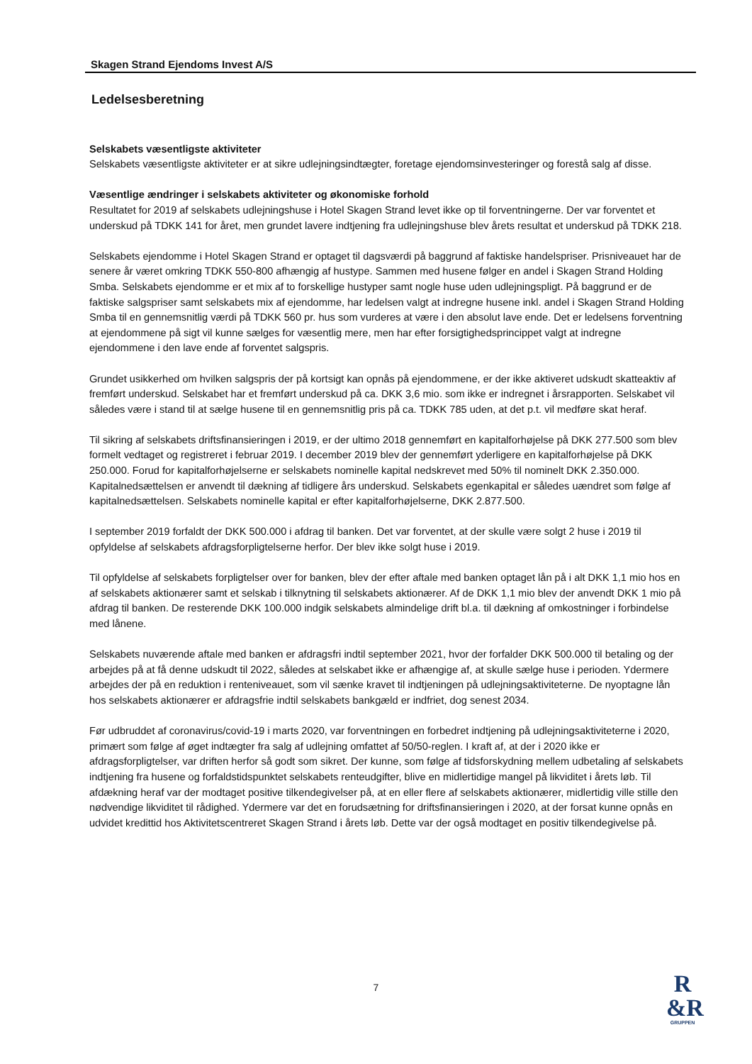Skagen Strand Ejendoms Invest A/S
Ledelsesberetning
Selskabets væsentligste aktiviteter
Selskabets væsentligste aktiviteter er at sikre udlejningsindtægter, foretage ejendomsinvesteringer og forestå salg af disse.
Væsentlige ændringer i selskabets aktiviteter og økonomiske forhold
Resultatet for 2019 af selskabets udlejningshuse i Hotel Skagen Strand levet ikke op til forventningerne. Der var forventet et underskud på TDKK 141 for året, men grundet lavere indtjening fra udlejningshuse blev årets resultat et underskud på TDKK 218.
Selskabets ejendomme i Hotel Skagen Strand er optaget til dagsværdi på baggrund af faktiske handelspriser. Prisniveauet har de senere år været omkring TDKK 550-800 afhængig af hustype. Sammen med husene følger en andel i Skagen Strand Holding Smba. Selskabets ejendomme er et mix af to forskellige hustyper samt nogle huse uden udlejningspligt. På baggrund er de faktiske salgspriser samt selskabets mix af ejendomme, har ledelsen valgt at indregne husene inkl. andel i Skagen Strand Holding Smba til en gennemsnitlig værdi på TDKK 560 pr. hus som vurderes at være i den absolut lave ende. Det er ledelsens forventning at ejendommene på sigt vil kunne sælges for væsentlig mere, men har efter forsigtighedsprincippet valgt at indregne ejendommene i den lave ende af forventet salgspris.
Grundet usikkerhed om hvilken salgspris der på kortsigt kan opnås på ejendommene, er der ikke aktiveret udskudt skatteaktiv af fremført underskud. Selskabet har et fremført underskud på ca. DKK 3,6 mio. som ikke er indregnet i årsrapporten. Selskabet vil således være i stand til at sælge husene til en gennemsnitlig pris på ca. TDKK 785 uden, at det p.t. vil medføre skat heraf.
Til sikring af selskabets driftsfinansieringen i 2019, er der ultimo 2018 gennemført en kapitalforhøjelse på DKK 277.500 som blev formelt vedtaget og registreret i februar 2019. I december 2019 blev der gennemført yderligere en kapitalforhøjelse på DKK 250.000. Forud for kapitalforhøjelserne er selskabets nominelle kapital nedskrevet med 50% til nominelt DKK 2.350.000. Kapitalnedsættelsen er anvendt til dækning af tidligere års underskud. Selskabets egenkapital er således uændret som følge af kapitalnedsættelsen. Selskabets nominelle kapital er efter kapitalforhøjelserne, DKK 2.877.500.
I september 2019 forfaldt der DKK 500.000 i afdrag til banken. Det var forventet, at der skulle være solgt 2 huse i 2019 til opfyldelse af selskabets afdragsforpligtelserne herfor. Der blev ikke solgt huse i 2019.
Til opfyldelse af selskabets forpligtelser over for banken, blev der efter aftale med banken optaget lån på i alt DKK 1,1 mio hos en af selskabets aktionærer samt et selskab i tilknytning til selskabets aktionærer. Af de DKK 1,1 mio blev der anvendt DKK 1 mio på afdrag til banken. De resterende DKK 100.000 indgik selskabets almindelige drift bl.a. til dækning af omkostninger i forbindelse med lånene.
Selskabets nuværende aftale med banken er afdragsfri indtil september 2021, hvor der forfalder DKK 500.000 til betaling og der arbejdes på at få denne udskudt til 2022, således at selskabet ikke er afhængige af, at skulle sælge huse i perioden. Ydermere arbejdes der på en reduktion i renteniveauet, som vil sænke kravet til indtjeningen på udlejningsaktiviteterne. De nyoptagne lån hos selskabets aktionærer er afdragsfrie indtil selskabets bankgæld er indfriet, dog senest 2034.
Før udbruddet af coronavirus/covid-19 i marts 2020, var forventningen en forbedret indtjening på udlejningsaktiviteterne i 2020, primært som følge af øget indtægter fra salg af udlejning omfattet af 50/50-reglen. I kraft af, at der i 2020 ikke er afdragsforpligtelser, var driften herfor så godt som sikret. Der kunne, som følge af tidsforskydning mellem udbetaling af selskabets indtjening fra husene og forfaldstidspunktet selskabets renteudgifter, blive en midlertidige mangel på likviditet i årets løb. Til afdækning heraf var der modtaget positive tilkendegivelser på, at en eller flere af selskabets aktionærer, midlertidig ville stille den nødvendige likviditet til rådighed. Ydermere var det en forudsætning for driftsfinansieringen i 2020, at der forsat kunne opnås en udvidet kredittid hos Aktivitetscentreret Skagen Strand i årets løb. Dette var der også modtaget en positiv tilkendegivelse på.
7
R
&R
GRUPPEN